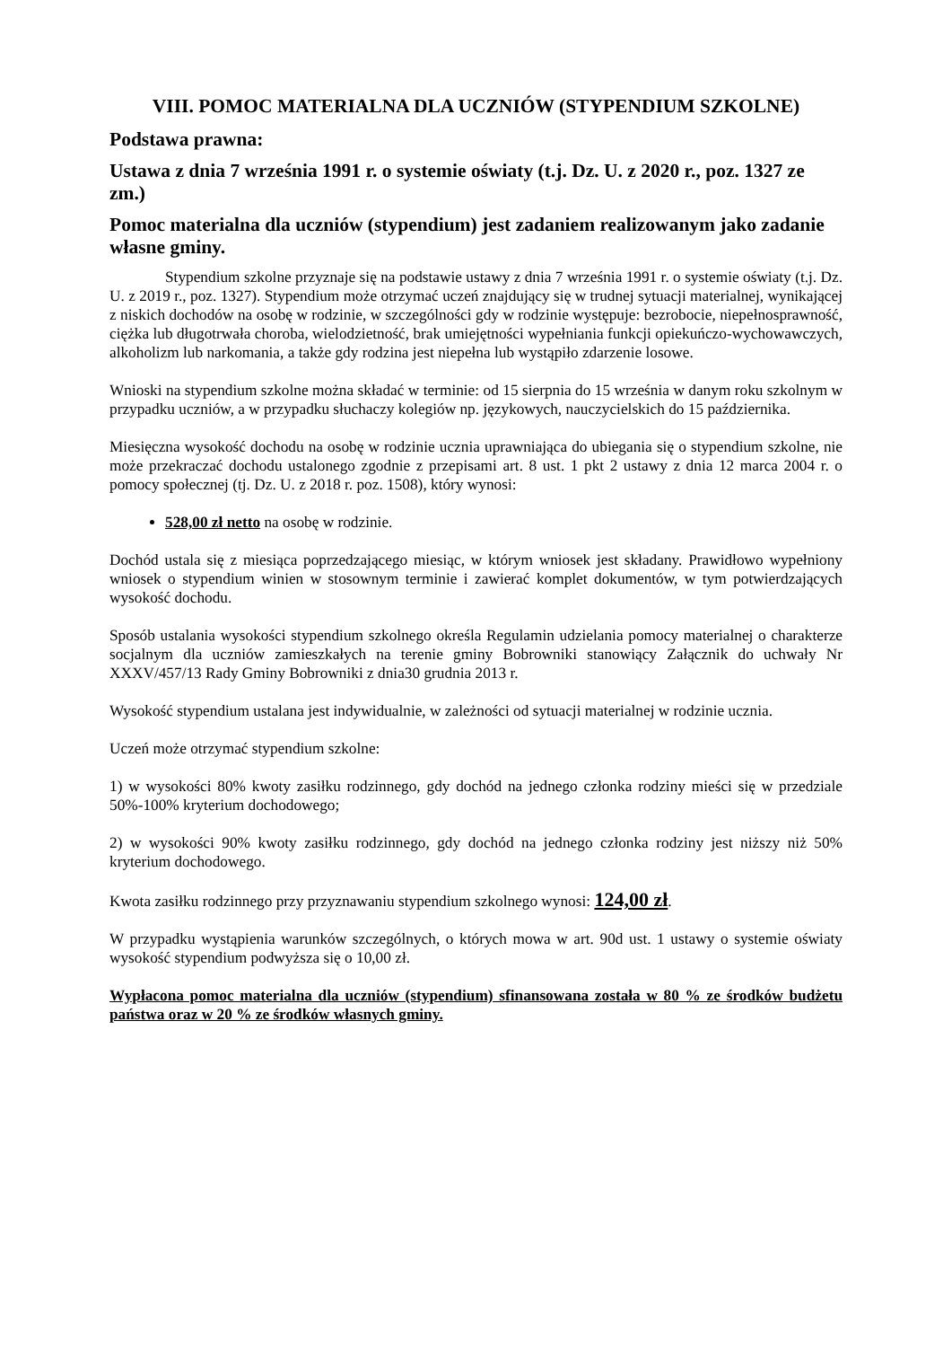VIII. POMOC MATERIALNA DLA UCZNIÓW (STYPENDIUM SZKOLNE)
Podstawa prawna:
Ustawa z dnia 7 września 1991 r. o systemie oświaty (t.j. Dz. U. z 2020 r., poz. 1327 ze zm.)
Pomoc materialna dla uczniów (stypendium) jest zadaniem realizowanym jako zadanie własne gminy.
Stypendium szkolne przyznaje się na podstawie ustawy z dnia 7 września 1991 r. o systemie oświaty (t.j. Dz. U. z 2019 r., poz. 1327). Stypendium może otrzymać uczeń znajdujący się w trudnej sytuacji materialnej, wynikającej z niskich dochodów na osobę w rodzinie, w szczególności gdy w rodzinie występuje: bezrobocie, niepełnosprawność, ciężka lub długotrwała choroba, wielodzietność, brak umiejętności wypełniania funkcji opiekuńczo-wychowawczych, alkoholizm lub narkomania, a także gdy rodzina jest niepełna lub wystąpiło zdarzenie losowe.
Wnioski na stypendium szkolne można składać w terminie: od 15 sierpnia do 15 września w danym roku szkolnym w przypadku uczniów, a w przypadku słuchaczy kolegiów np. językowych, nauczycielskich do 15 października.
Miesięczna wysokość dochodu na osobę w rodzinie ucznia uprawniająca do ubiegania się o stypendium szkolne, nie może przekraczać dochodu ustalonego zgodnie z przepisami art. 8 ust. 1 pkt 2 ustawy z dnia 12 marca 2004 r. o pomocy społecznej (tj. Dz. U. z 2018 r. poz. 1508), który wynosi:
528,00 zł netto na osobę w rodzinie.
Dochód ustala się z miesiąca poprzedzającego miesiąc, w którym wniosek jest składany. Prawidłowo wypełniony wniosek o stypendium winien w stosownym terminie i zawierać komplet dokumentów, w tym potwierdzających wysokość dochodu.
Sposób ustalania wysokości stypendium szkolnego określa Regulamin udzielania pomocy materialnej o charakterze socjalnym dla uczniów zamieszkałych na terenie gminy Bobrowniki stanowiący Załącznik do uchwały Nr XXXV/457/13 Rady Gminy Bobrowniki z dnia30 grudnia 2013 r.
Wysokość stypendium ustalana jest indywidualnie, w zależności od sytuacji materialnej w rodzinie ucznia.
Uczeń może otrzymać stypendium szkolne:
1) w wysokości 80% kwoty zasiłku rodzinnego, gdy dochód na jednego członka rodziny mieści się w przedziale 50%-100% kryterium dochodowego;
2) w wysokości 90% kwoty zasiłku rodzinnego, gdy dochód na jednego członka rodziny jest niższy niż 50% kryterium dochodowego.
Kwota zasiłku rodzinnego przy przyznawaniu stypendium szkolnego wynosi: 124,00 zł.
W przypadku wystąpienia warunków szczególnych, o których mowa w art. 90d ust. 1 ustawy o systemie oświaty wysokość stypendium podwyższa się o 10,00 zł.
Wypłacona pomoc materialna dla uczniów (stypendium) sfinansowana została w 80 % ze środków budżetu państwa oraz w 20 % ze środków własnych gminy.